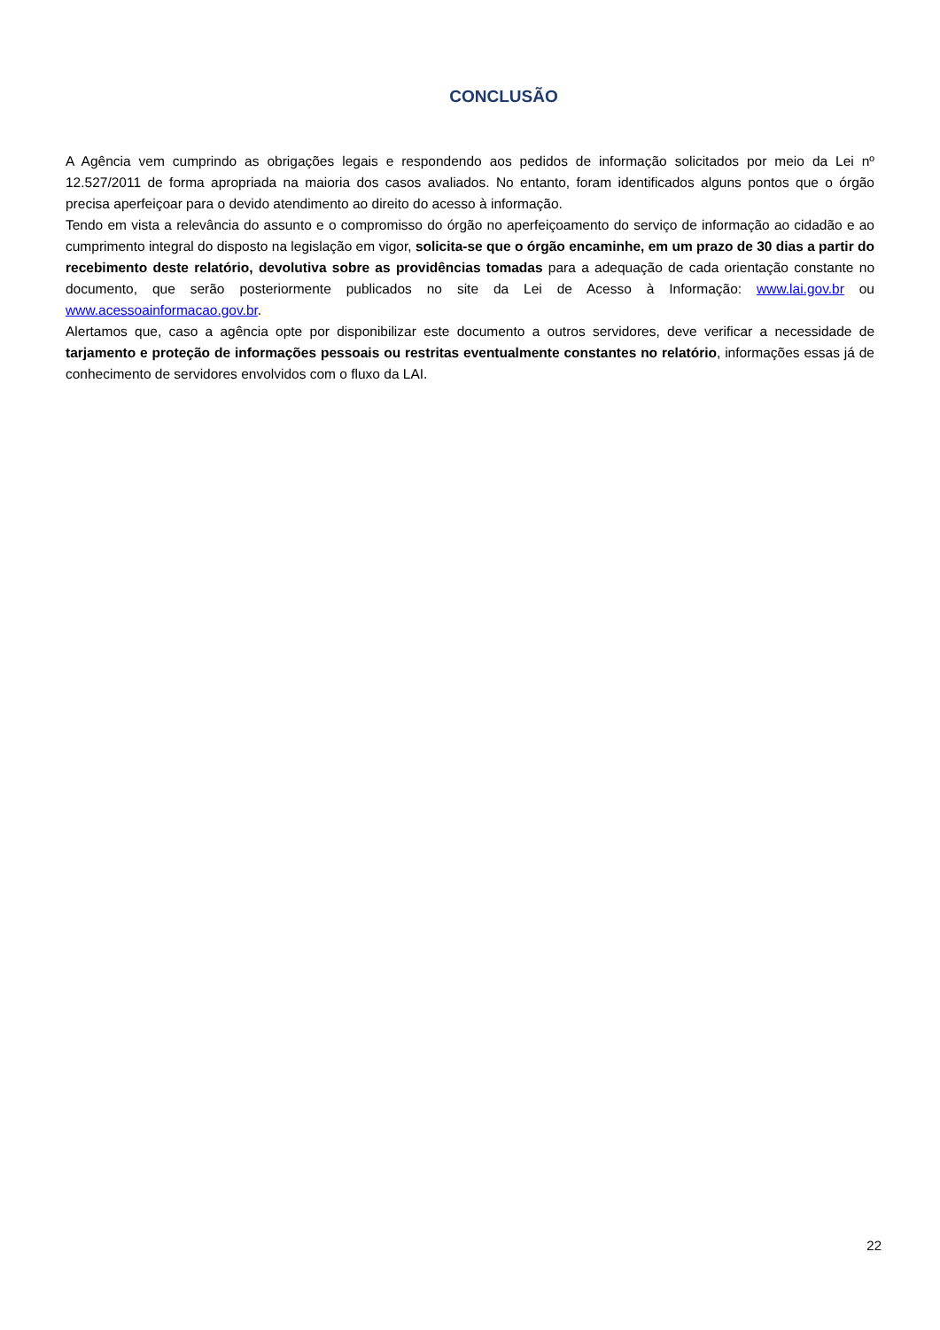CONCLUSÃO
A Agência vem cumprindo as obrigações legais e respondendo aos pedidos de informação solicitados por meio da Lei nº 12.527/2011 de forma apropriada na maioria dos casos avaliados. No entanto, foram identificados alguns pontos que o órgão precisa aperfeiçoar para o devido atendimento ao direito do acesso à informação.
Tendo em vista a relevância do assunto e o compromisso do órgão no aperfeiçoamento do serviço de informação ao cidadão e ao cumprimento integral do disposto na legislação em vigor, solicita-se que o órgão encaminhe, em um prazo de 30 dias a partir do recebimento deste relatório, devolutiva sobre as providências tomadas para a adequação de cada orientação constante no documento, que serão posteriormente publicados no site da Lei de Acesso à Informação: www.lai.gov.br ou www.acessoainformacao.gov.br.
Alertamos que, caso a agência opte por disponibilizar este documento a outros servidores, deve verificar a necessidade de tarjamento e proteção de informações pessoais ou restritas eventualmente constantes no relatório, informações essas já de conhecimento de servidores envolvidos com o fluxo da LAI.
22